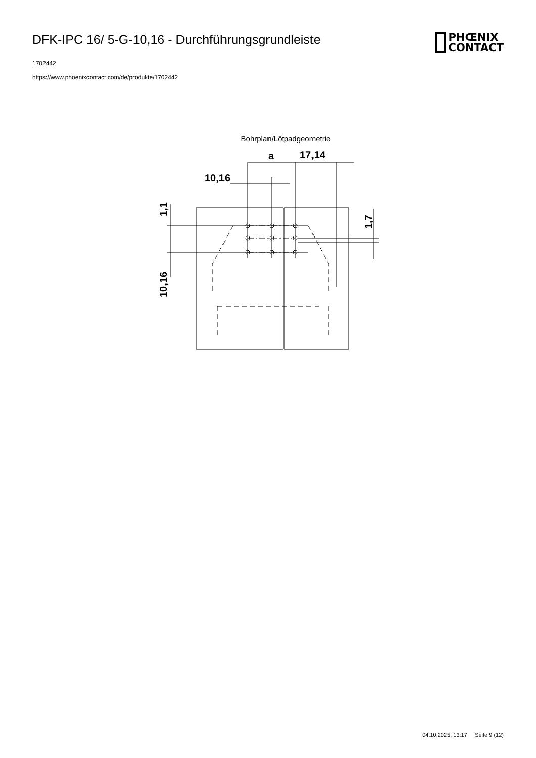DFK-IPC 16/ 5-G-10,16 - Durchführungsgrundleiste
PHŒNIX
CONTACT
1702442
https://www.phoenixcontact.com/de/produkte/1702442
Bohrplan/Lötpadgeometrie
a
17,14
10,16
1,1
10,16
1,7
04.10.2025, 13:17 Seite 9 (12)